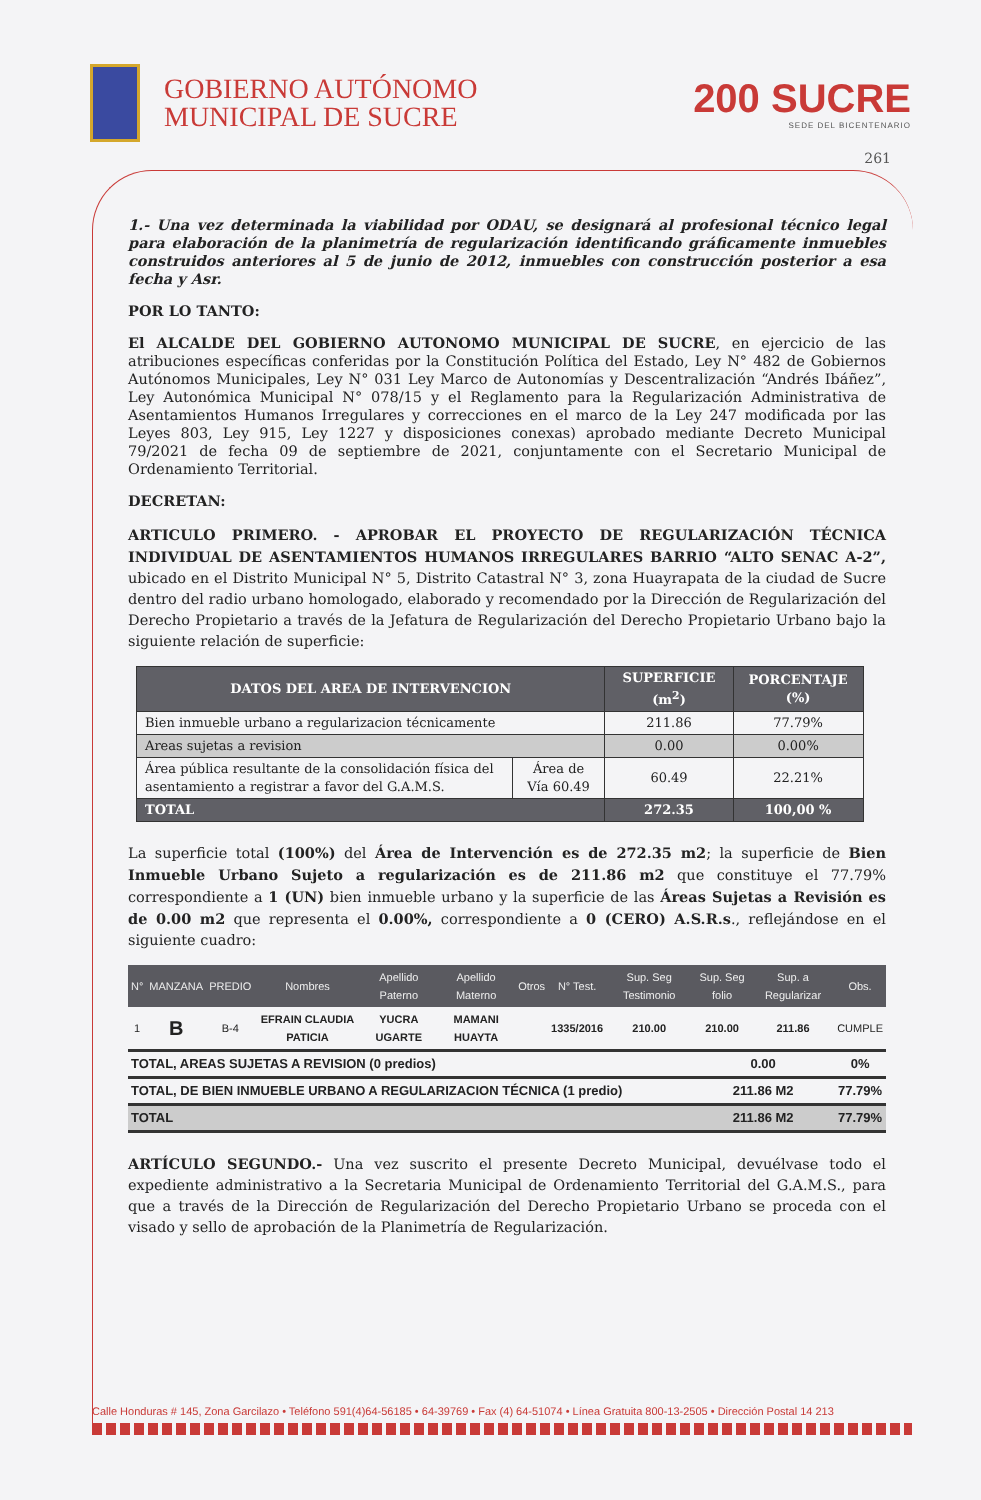GOBIERNO AUTÓNOMO
MUNICIPAL DE SUCRE
200 SUCRE
SEDE DEL BICENTENARIO
261
1.- Una vez determinada la viabilidad por ODAU, se designará al profesional técnico legal para elaboración de la planimetría de regularización identificando gráficamente inmuebles construidos anteriores al 5 de junio de 2012, inmuebles con construcción posterior a esa fecha y Asr.
POR LO TANTO:
El ALCALDE DEL GOBIERNO AUTONOMO MUNICIPAL DE SUCRE, en ejercicio de las atribuciones específicas conferidas por la Constitución Política del Estado, Ley N° 482 de Gobiernos Autónomos Municipales, Ley N° 031 Ley Marco de Autonomías y Descentralización “Andrés Ibáñez”, Ley Autonómica Municipal N° 078/15 y el Reglamento para la Regularización Administrativa de Asentamientos Humanos Irregulares y correcciones en el marco de la Ley 247 modificada por las Leyes 803, Ley 915, Ley 1227 y disposiciones conexas) aprobado mediante Decreto Municipal 79/2021 de fecha 09 de septiembre de 2021, conjuntamente con el Secretario Municipal de Ordenamiento Territorial.
DECRETAN:
ARTICULO PRIMERO. - APROBAR EL PROYECTO DE REGULARIZACIÓN TÉCNICA INDIVIDUAL DE ASENTAMIENTOS HUMANOS IRREGULARES BARRIO “ALTO SENAC A-2”, ubicado en el Distrito Municipal N° 5, Distrito Catastral N° 3, zona Huayrapata de la ciudad de Sucre dentro del radio urbano homologado, elaborado y recomendado por la Dirección de Regularización del Derecho Propietario a través de la Jefatura de Regularización del Derecho Propietario Urbano bajo la siguiente relación de superficie:
| DATOS DEL AREA DE INTERVENCION | | SUPERFICIE (m<sup>2</sup>) | PORCENTAJE (%) |
| --- | --- | --- | --- |
| Bien inmueble urbano a regularizacion técnicamente | | 211.86 | 77.79% |
| Areas sujetas a revision | | 0.00 | 0.00% |
| Área pública resultante de la consolidación física del asentamiento a registrar a favor del G.A.M.S. | Área de Vía 60.49 | 60.49 | 22.21% |
| TOTAL | | 272.35 | 100,00 % |
La superficie total (100%) del Área de Intervención es de 272.35 m2; la superficie de Bien Inmueble Urbano Sujeto a regularización es de 211.86 m2 que constituye el 77.79% correspondiente a 1 (UN) bien inmueble urbano y la superficie de las Áreas Sujetas a Revisión es de 0.00 m2 que representa el 0.00%, correspondiente a 0 (CERO) A.S.R.s., reflejándose en el siguiente cuadro:
| N° | MANZANA | PREDIO | Nombres | Apellido Paterno | Apellido Materno | Otros | N° Test. | Sup. Seg Testimonio | Sup. Seg folio | Sup. a Regularizar | Obs. |
| --- | --- | --- | --- | --- | --- | --- | --- | --- | --- | --- | --- |
| 1 | B | B-4 | EFRAIN CLAUDIA PATICIA | YUCRA UGARTE | MAMANI HUAYTA | | 1335/2016 | 210.00 | 210.00 | 211.86 | CUMPLE |
| TOTAL, AREAS SUJETAS A REVISION (0 predios) | | | | | | | | | 0.00 | | 0% |
| TOTAL, DE BIEN INMUEBLE URBANO A REGULARIZACION TÉCNICA (1 predio) | | | | | | | | | 211.86 M2 | | 77.79% |
| TOTAL | | | | | | | | | 211.86 M2 | | 77.79% |
ARTÍCULO SEGUNDO.- Una vez suscrito el presente Decreto Municipal, devuélvase todo el expediente administrativo a la Secretaria Municipal de Ordenamiento Territorial del G.A.M.S., para que a través de la Dirección de Regularización del Derecho Propietario Urbano se proceda con el visado y sello de aprobación de la Planimetría de Regularización.
Calle Honduras # 145, Zona Garcilazo • Teléfono 591(4)64-56185 • 64-39769 • Fax (4) 64-51074 • Línea Gratuita 800-13-2505 • Dirección Postal 14 213